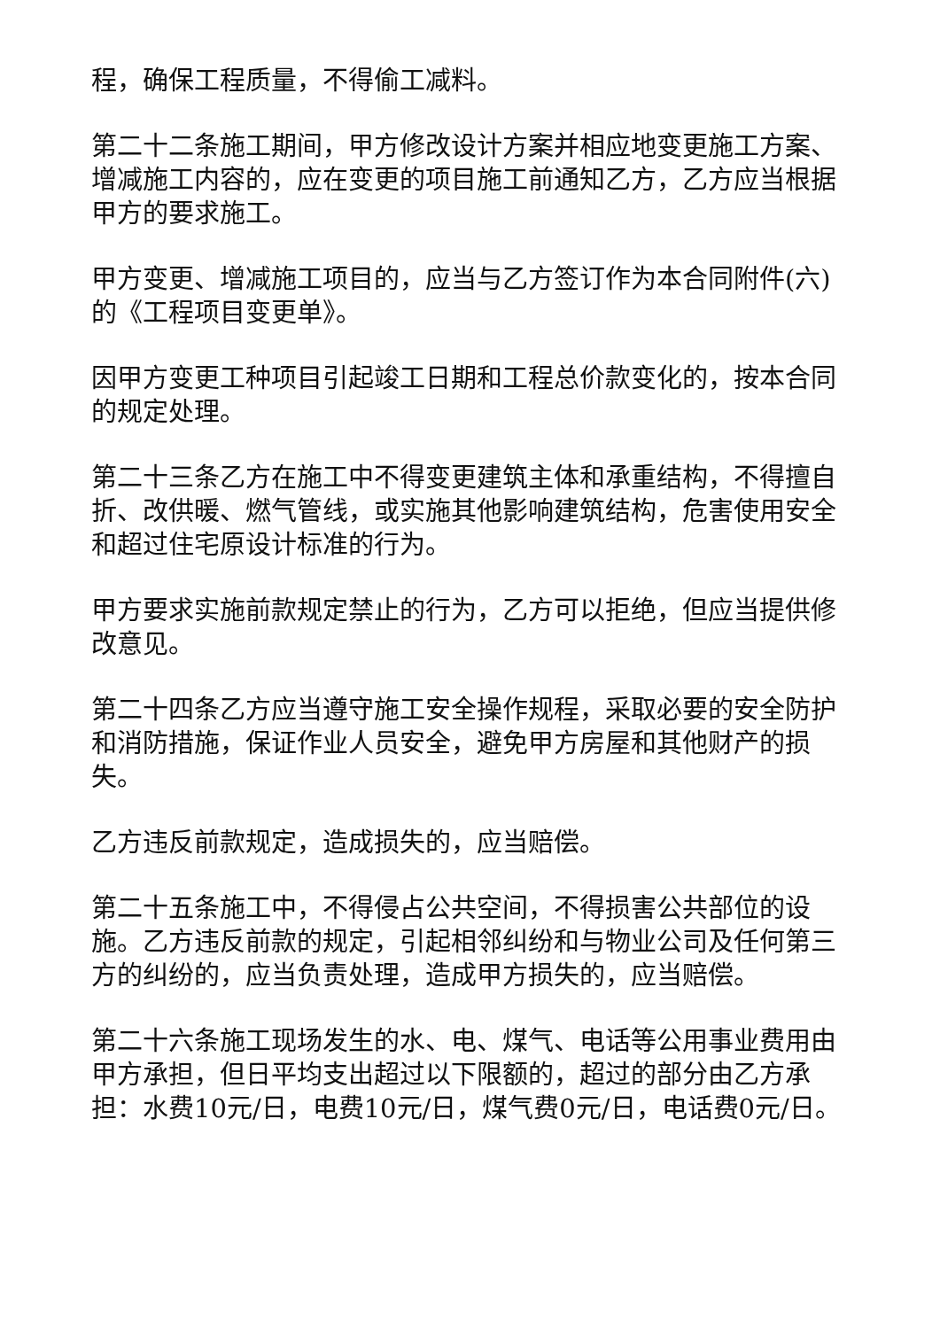程，确保工程质量，不得偷工减料。
第二十二条施工期间，甲方修改设计方案并相应地变更施工方案、增减施工内容的，应在变更的项目施工前通知乙方，乙方应当根据甲方的要求施工。
甲方变更、增减施工项目的，应当与乙方签订作为本合同附件(六)的《工程项目变更单》。
因甲方变更工种项目引起竣工日期和工程总价款变化的，按本合同的规定处理。
第二十三条乙方在施工中不得变更建筑主体和承重结构，不得擅自折、改供暖、燃气管线，或实施其他影响建筑结构，危害使用安全和超过住宅原设计标准的行为。
甲方要求实施前款规定禁止的行为，乙方可以拒绝，但应当提供修改意见。
第二十四条乙方应当遵守施工安全操作规程，采取必要的安全防护和消防措施，保证作业人员安全，避免甲方房屋和其他财产的损失。
乙方违反前款规定，造成损失的，应当赔偿。
第二十五条施工中，不得侵占公共空间，不得损害公共部位的设施。乙方违反前款的规定，引起相邻纠纷和与物业公司及任何第三方的纠纷的，应当负责处理，造成甲方损失的，应当赔偿。
第二十六条施工现场发生的水、电、煤气、电话等公用事业费用由甲方承担，但日平均支出超过以下限额的，超过的部分由乙方承担：水费10元/日，电费10元/日，煤气费0元/日，电话费0元/日。